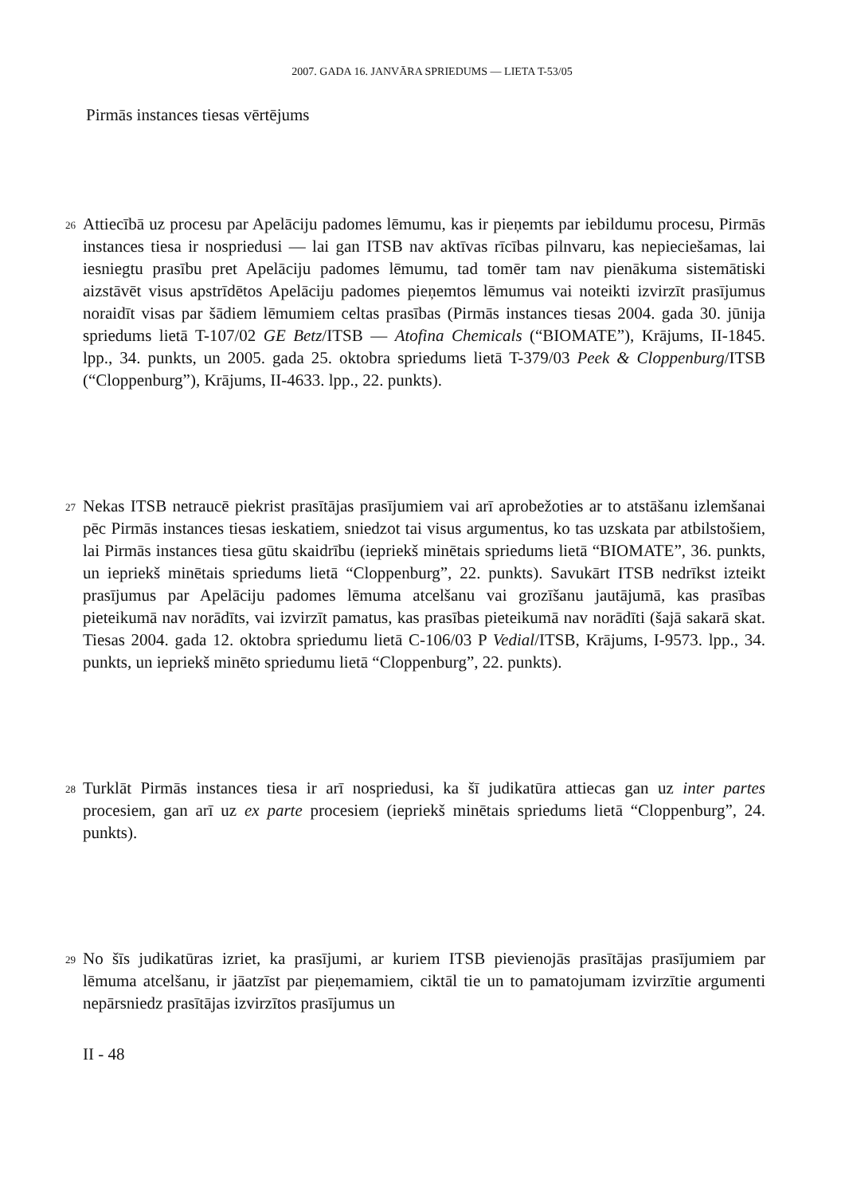2007. GADA 16. JANVĀRA SPRIEDUMS — LIETA T-53/05
Pirmās instances tiesas vērtējums
26
Attiecībā uz procesu par Apelāciju padomes lēmumu, kas ir pieņemts par iebildumu procesu, Pirmās instances tiesa ir nospriedusi — lai gan ITSB nav aktīvas rīcības pilnvaru, kas nepieciešamas, lai iesniegtu prasību pret Apelāciju padomes lēmumu, tad tomēr tam nav pienākuma sistemātiski aizstāvēt visus apstrīdētos Apelāciju padomes pieņemtos lēmumus vai noteikti izvirzīt prasījumus noraidīt visas par šādiem lēmumiem celtas prasības (Pirmās instances tiesas 2004. gada 30. jūnija spriedums lietā T-107/02 GE Betz/ITSB — Atofina Chemicals (“BIOMATE”), Krājums, II-1845. lpp., 34. punkts, un 2005. gada 25. oktobra spriedums lietā T-379/03 Peek & Cloppenburg/ITSB (“Cloppenburg”), Krājums, II-4633. lpp., 22. punkts).
27
Nekas ITSB netraucē piekrist prasītājas prasījumiem vai arī aprobežoties ar to atstāšanu izlemšanai pēc Pirmās instances tiesas ieskatiem, sniedzot tai visus argumentus, ko tas uzskata par atbilstošiem, lai Pirmās instances tiesa gūtu skaidrību (iepriekš minētais spriedums lietā “BIOMATE”, 36. punkts, un iepriekš minētais spriedums lietā “Cloppenburg”, 22. punkts). Savukārt ITSB nedrīkst izteikt prasījumus par Apelāciju padomes lēmuma atcelšanu vai grozīšanu jautājumā, kas prasības pieteikumā nav norādīts, vai izvirzīt pamatus, kas prasības pieteikumā nav norādīti (šajā sakarā skat. Tiesas 2004. gada 12. oktobra spriedumu lietā C-106/03 P Vedial/ITSB, Krājums, I-9573. lpp., 34. punkts, un iepriekš minēto spriedumu lietā “Cloppenburg”, 22. punkts).
28
Turklāt Pirmās instances tiesa ir arī nospriedusi, ka šī judikatūra attiecas gan uz inter partes procesiem, gan arī uz ex parte procesiem (iepriekš minētais spriedums lietā “Cloppenburg”, 24. punkts).
29
No šīs judikatūras izriet, ka prasījumi, ar kuriem ITSB pievienojās prasītājas prasījumiem par lēmuma atcelšanu, ir jāatzīst par pieņemamiem, ciktāl tie un to pamatojumam izvirzītie argumenti nepārsniedz prasītājas izvirzītos prasījumus un
II - 48